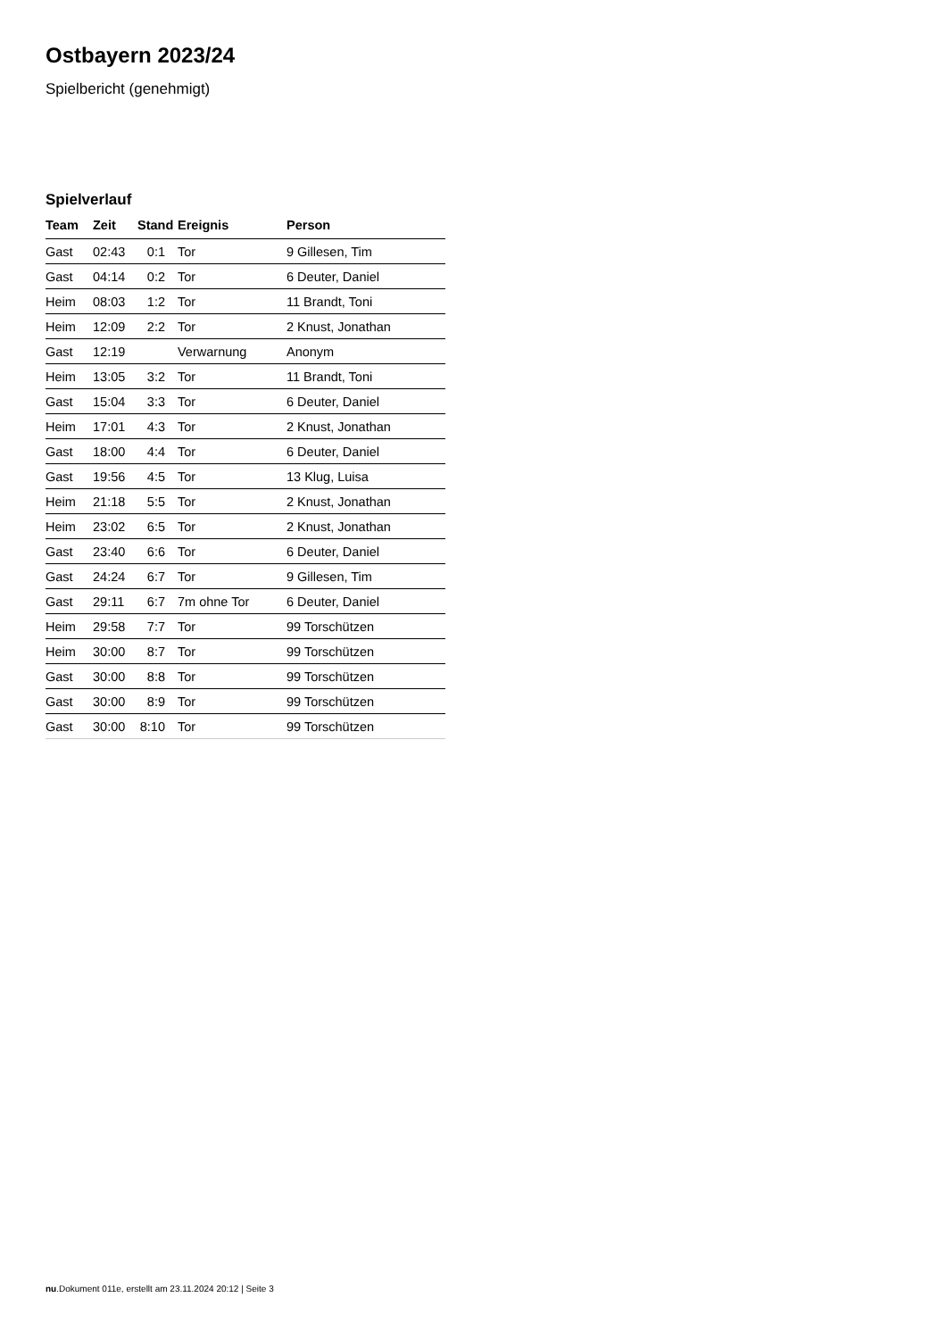Ostbayern 2023/24
Spielbericht (genehmigt)
Spielverlauf
| Team | Zeit | Stand | Ereignis | Person |
| --- | --- | --- | --- | --- |
| Gast | 02:43 | 0:1 | Tor | 9 Gillesen, Tim |
| Gast | 04:14 | 0:2 | Tor | 6 Deuter, Daniel |
| Heim | 08:03 | 1:2 | Tor | 11 Brandt, Toni |
| Heim | 12:09 | 2:2 | Tor | 2 Knust, Jonathan |
| Gast | 12:19 | | Verwarnung | Anonym |
| Heim | 13:05 | 3:2 | Tor | 11 Brandt, Toni |
| Gast | 15:04 | 3:3 | Tor | 6 Deuter, Daniel |
| Heim | 17:01 | 4:3 | Tor | 2 Knust, Jonathan |
| Gast | 18:00 | 4:4 | Tor | 6 Deuter, Daniel |
| Gast | 19:56 | 4:5 | Tor | 13 Klug, Luisa |
| Heim | 21:18 | 5:5 | Tor | 2 Knust, Jonathan |
| Heim | 23:02 | 6:5 | Tor | 2 Knust, Jonathan |
| Gast | 23:40 | 6:6 | Tor | 6 Deuter, Daniel |
| Gast | 24:24 | 6:7 | Tor | 9 Gillesen, Tim |
| Gast | 29:11 | 6:7 | 7m ohne Tor | 6 Deuter, Daniel |
| Heim | 29:58 | 7:7 | Tor | 99 Torschützen |
| Heim | 30:00 | 8:7 | Tor | 99 Torschützen |
| Gast | 30:00 | 8:8 | Tor | 99 Torschützen |
| Gast | 30:00 | 8:9 | Tor | 99 Torschützen |
| Gast | 30:00 | 8:10 | Tor | 99 Torschützen |
nu.Dokument 011e, erstellt am 23.11.2024 20:12 | Seite 3